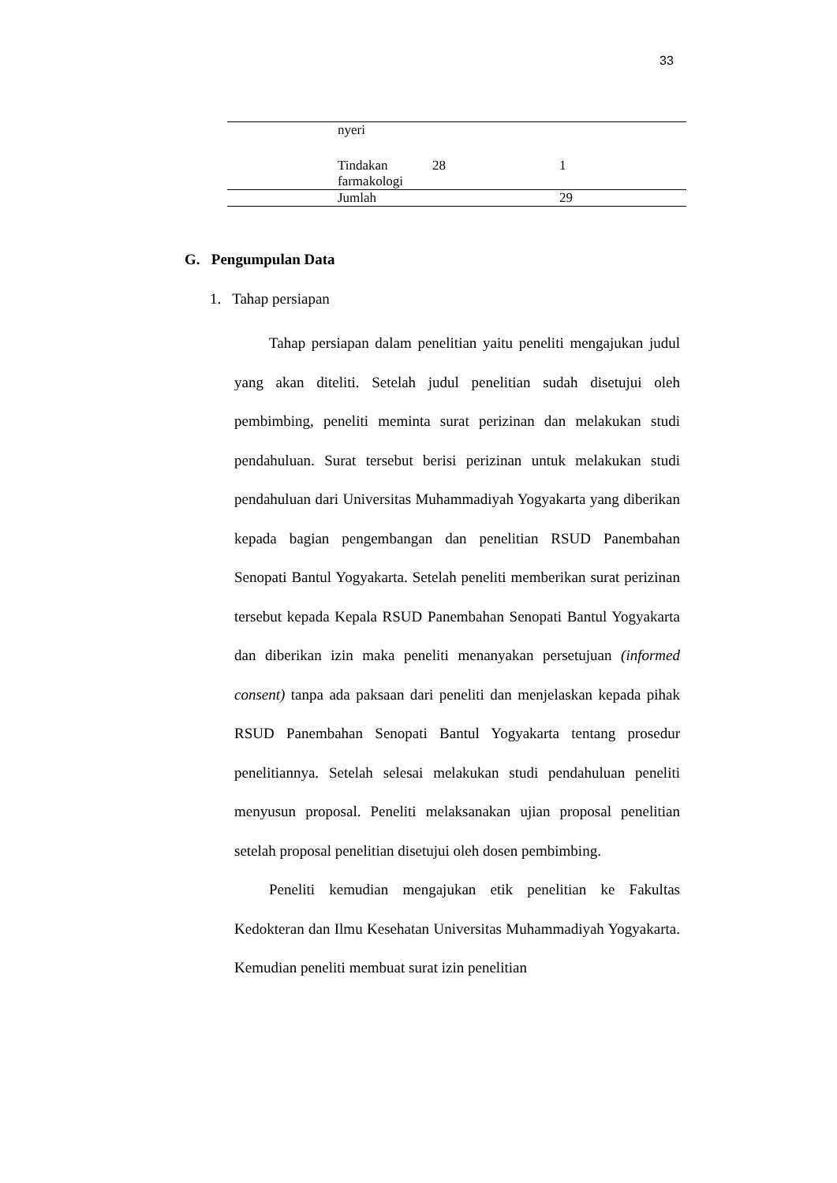33
| | nyeri | | |
| | Tindakan farmakologi | 28 | 1 |
| | Jumlah | | 29 |
G. Pengumpulan Data
1. Tahap persiapan
Tahap persiapan dalam penelitian yaitu peneliti mengajukan judul yang akan diteliti. Setelah judul penelitian sudah disetujui oleh pembimbing, peneliti meminta surat perizinan dan melakukan studi pendahuluan. Surat tersebut berisi perizinan untuk melakukan studi pendahuluan dari Universitas Muhammadiyah Yogyakarta yang diberikan kepada bagian pengembangan dan penelitian RSUD Panembahan Senopati Bantul Yogyakarta. Setelah peneliti memberikan surat perizinan tersebut kepada Kepala RSUD Panembahan Senopati Bantul Yogyakarta dan diberikan izin maka peneliti menanyakan persetujuan (informed consent) tanpa ada paksaan dari peneliti dan menjelaskan kepada pihak RSUD Panembahan Senopati Bantul Yogyakarta tentang prosedur penelitiannya. Setelah selesai melakukan studi pendahuluan peneliti menyusun proposal. Peneliti melaksanakan ujian proposal penelitian setelah proposal penelitian disetujui oleh dosen pembimbing.
Peneliti kemudian mengajukan etik penelitian ke Fakultas Kedokteran dan Ilmu Kesehatan Universitas Muhammadiyah Yogyakarta. Kemudian peneliti membuat surat izin penelitian